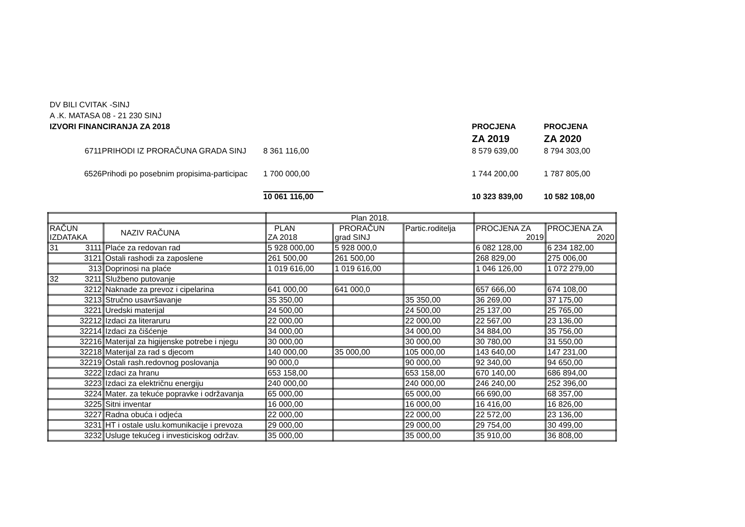DV BILI CVITAK -SINJ
A .K. MATASA 08 - 21 230 SINJ
| IZVORI FINANCIRANJA ZA 2018 | | | PROCJENA | PROCJENA |
| | | | ZA 2019 | ZA 2020 |
| 6711 | PRIHODI IZ PRORAČUNA GRADA SINJ | 8 361 116,00 | 8 579 639,00 | 8 794 303,00 |
| 6526 | Prihodi po posebnim propisima-participac | 1 700 000,00 | 1 744 200,00 | 1 787 805,00 |
| | | 10 061 116,00 | 10 323 839,00 | 10 582 108,00 |
| | | Plan 2018. | | | | |
| --- | --- | --- | --- | --- | --- | --- |
| RAČUN IZDATAKA | NAZIV RAČUNA | PLAN ZA 2018 | PRORAČUN grad SINJ | Partic.roditelja | PROCJENA ZA 2019 | PROCJENA ZA 2020 |
| 31 3111 | Plaće za redovan rad | 5 928 000,00 | 5 928 000,0 | | 6 082 128,00 | 6 234 182,00 |
| 3121 | Ostali rashodi za zaposlene | 261 500,00 | 261 500,00 | | 268 829,00 | 275 006,00 |
| 313 | Doprinosi na plaće | 1 019 616,00 | 1 019 616,00 | | 1 046 126,00 | 1 072 279,00 |
| 32 3211 | Službeno putovanje | | | | | |
| 3212 | Naknade za prevoz i cipelarina | 641 000,00 | 641 000,0 | | 657 666,00 | 674 108,00 |
| 3213 | Stručno usavršavanje | 35 350,00 | | 35 350,00 | 36 269,00 | 37 175,00 |
| 3221 | Uredski materijal | 24 500,00 | | 24 500,00 | 25 137,00 | 25 765,00 |
| 32212 | Izdaci za literaruru | 22 000,00 | | 22 000,00 | 22 567,00 | 23 136,00 |
| 32214 | Izdaci za čišćenje | 34 000,00 | | 34 000,00 | 34 884,00 | 35 756,00 |
| 32216 | Materijal za higijenske potrebe i njegu | 30 000,00 | | 30 000,00 | 30 780,00 | 31 550,00 |
| 32218 | Materijal za rad s djecom | 140 000,00 | 35 000,00 | 105 000,00 | 143 640,00 | 147 231,00 |
| 32219 | Ostali rash.redovnog poslovanja | 90 000,0 | | 90 000,00 | 92 340,00 | 94 650,00 |
| 3222 | Izdaci za hranu | 653 158,00 | | 653 158,00 | 670 140,00 | 686 894,00 |
| 3223 | Izdaci za električnu energiju | 240 000,00 | | 240 000,00 | 246 240,00 | 252 396,00 |
| 3224 | Mater. za tekuće popravke i održavanja | 65 000,00 | | 65 000,00 | 66 690,00 | 68 357,00 |
| 3225 | Sitni inventar | 16 000,00 | | 16 000,00 | 16 416,00 | 16 826,00 |
| 3227 | Radna obuća i odjeća | 22 000,00 | | 22 000,00 | 22 572,00 | 23 136,00 |
| 3231 | HT i ostale uslu.komunikacije i prevoza | 29 000,00 | | 29 000,00 | 29 754,00 | 30 499,00 |
| 3232 | Usluge tekućeg i investiciskog održav. | 35 000,00 | | 35 000,00 | 35 910,00 | 36 808,00 |